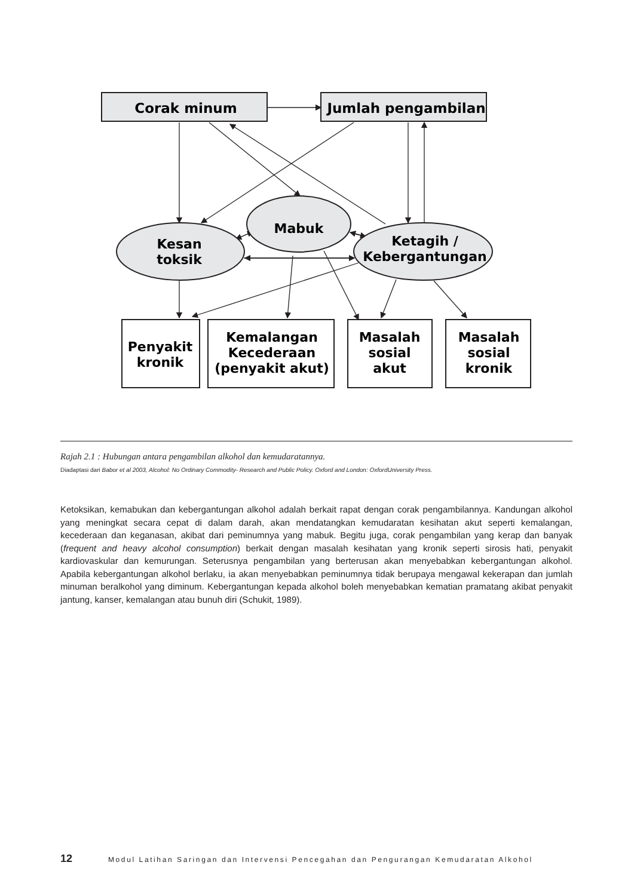Corak minum
Jumlah pengambilan
Mabuk
Kesan
toksik
Ketagih /
Kebergantungan
Penyakit
kronik
Kemalangan
Kecederaan
(penyakit akut)
Masalah
sosial
akut
Masalah
sosial
kronik
Rajah 2.1 : Hubungan antara pengambilan alkohol dan kemudaratannya.
Diadaptasi dari Babor et al 2003, Alcohol: No Ordinary Commodity- Research and Public Policy. Oxford and London: OxfordUniversity Press.
Ketoksikan, kemabukan dan kebergantungan alkohol adalah berkait rapat dengan corak pengambilannya. Kandungan alkohol yang meningkat secara cepat di dalam darah, akan mendatangkan kemudaratan kesihatan akut seperti kemalangan, kecederaan dan keganasan, akibat dari peminumnya yang mabuk. Begitu juga, corak pengambilan yang kerap dan banyak (frequent and heavy alcohol consumption) berkait dengan masalah kesihatan yang kronik seperti sirosis hati, penyakit kardiovaskular dan kemurungan. Seterusnya pengambilan yang berterusan akan menyebabkan kebergantungan alkohol. Apabila kebergantungan alkohol berlaku, ia akan menyebabkan peminumnya tidak berupaya mengawal kekerapan dan jumlah minuman beralkohol yang diminum. Kebergantungan kepada alkohol boleh menyebabkan kematian pramatang akibat penyakit jantung, kanser, kemalangan atau bunuh diri (Schukit, 1989).
12 Modul Latihan Saringan dan Intervensi Pencegahan dan Pengurangan Kemudaratan Alkohol